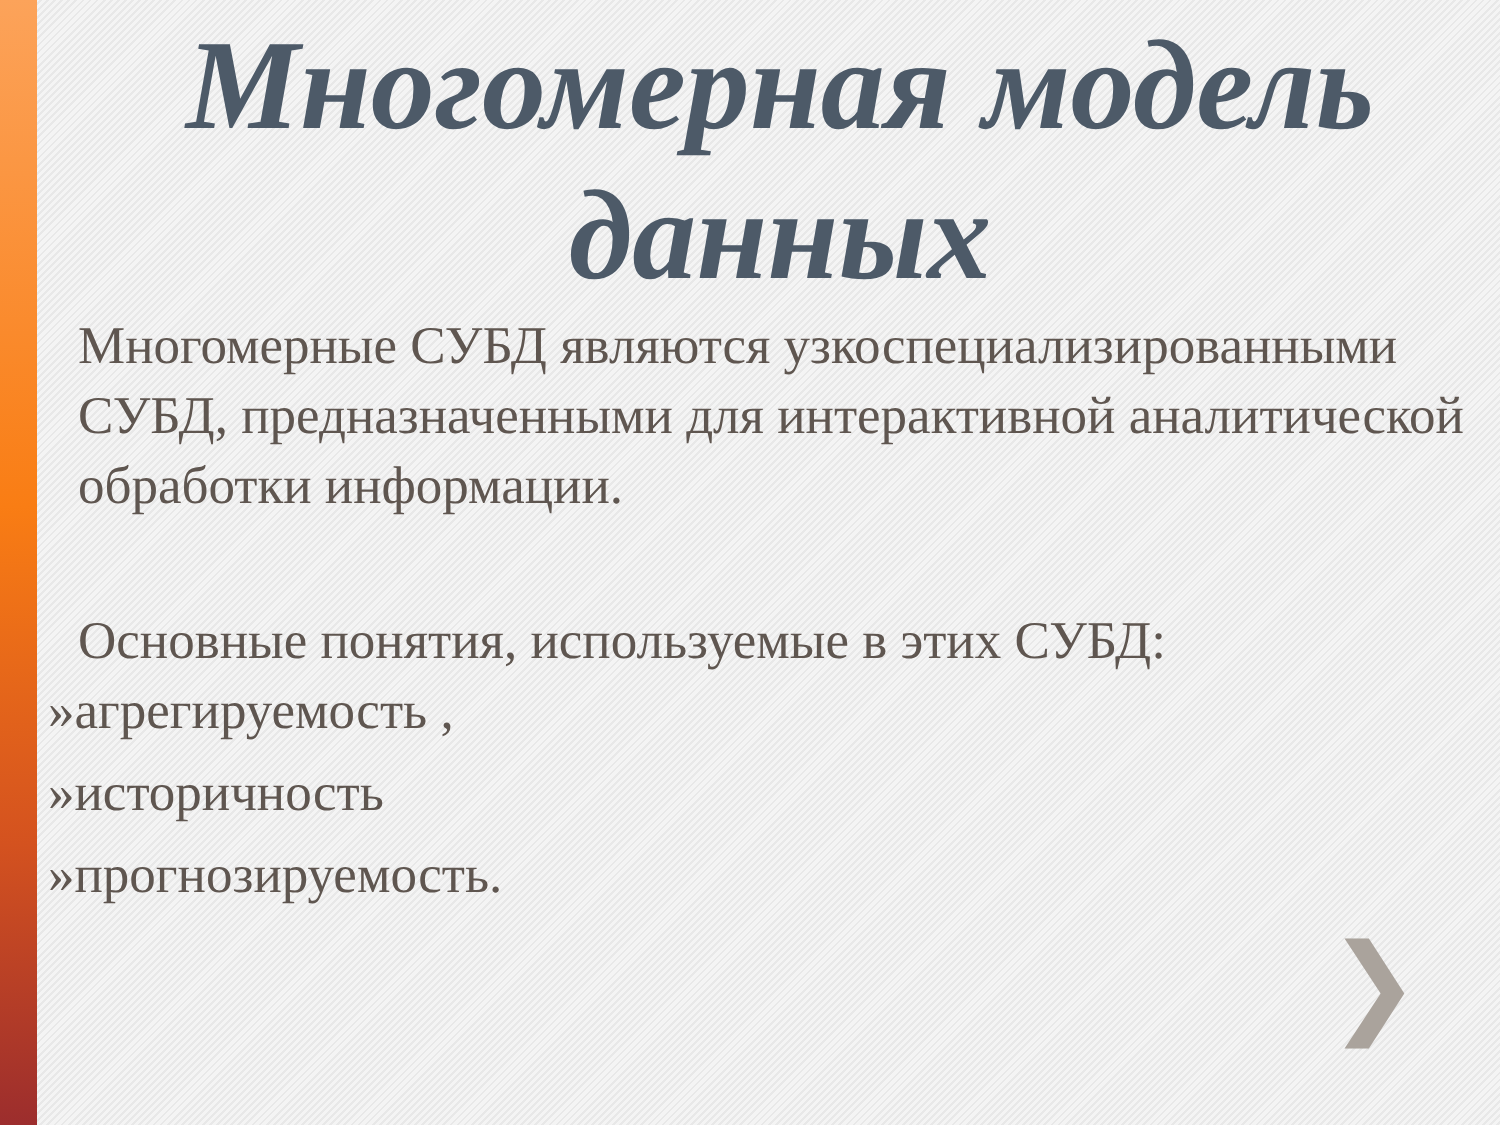Многомерная модель данных
Многомерные СУБД являются узкоспециализированными СУБД, предназначенными для интерактивной аналитической обработки информации.
Основные понятия, используемые в этих СУБД:
»агрегируемость ,
»историчность
»прогнозируемость.
❯